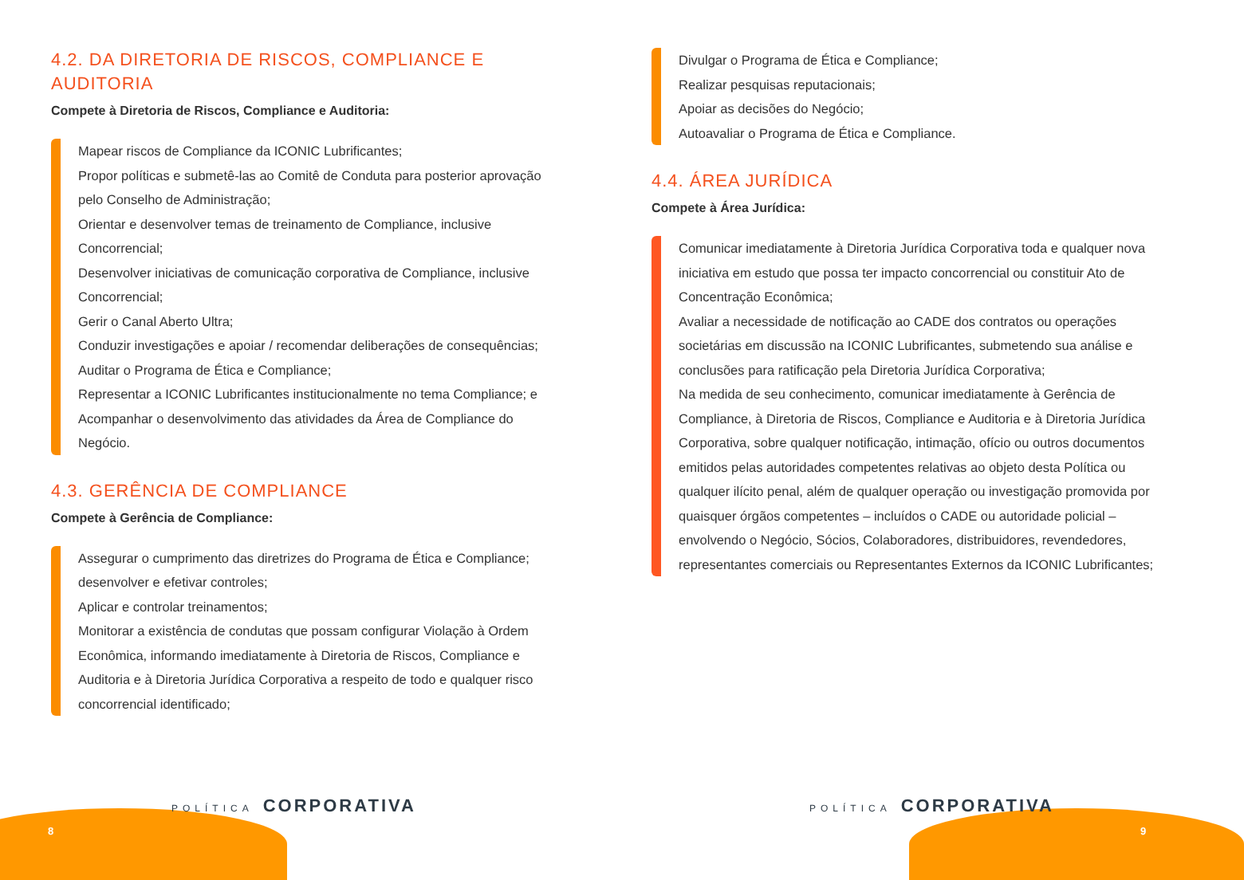4.2. DA DIRETORIA DE RISCOS, COMPLIANCE E AUDITORIA
Compete à Diretoria de Riscos, Compliance e Auditoria:
Mapear riscos de Compliance da ICONIC Lubrificantes;
Propor políticas e submetê-las ao Comitê de Conduta para posterior aprovação pelo Conselho de Administração;
Orientar e desenvolver temas de treinamento de Compliance, inclusive Concorrencial;
Desenvolver iniciativas de comunicação corporativa de Compliance, inclusive Concorrencial;
Gerir o Canal Aberto Ultra;
Conduzir investigações e apoiar / recomendar deliberações de consequências;
Auditar o Programa de Ética e Compliance;
Representar a ICONIC Lubrificantes institucionalmente no tema Compliance; e
Acompanhar o desenvolvimento das atividades da Área de Compliance do Negócio.
4.3. GERÊNCIA DE COMPLIANCE
Compete à Gerência de Compliance:
Assegurar o cumprimento das diretrizes do Programa de Ética e Compliance; desenvolver e efetivar controles;
Aplicar e controlar treinamentos;
Monitorar a existência de condutas que possam configurar Violação à Ordem Econômica, informando imediatamente à Diretoria de Riscos, Compliance e Auditoria e à Diretoria Jurídica Corporativa a respeito de todo e qualquer risco concorrencial identificado;
POLÍTICA CORPORATIVA
8
Divulgar o Programa de Ética e Compliance;
Realizar pesquisas reputacionais;
Apoiar as decisões do Negócio;
Autoavaliar o Programa de Ética e Compliance.
4.4. ÁREA JURÍDICA
Compete à Área Jurídica:
Comunicar imediatamente à Diretoria Jurídica Corporativa toda e qualquer nova iniciativa em estudo que possa ter impacto concorrencial ou constituir Ato de Concentração Econômica;
Avaliar a necessidade de notificação ao CADE dos contratos ou operações societárias em discussão na ICONIC Lubrificantes, submetendo sua análise e conclusões para ratificação pela Diretoria Jurídica Corporativa;
Na medida de seu conhecimento, comunicar imediatamente à Gerência de Compliance, à Diretoria de Riscos, Compliance e Auditoria e à Diretoria Jurídica Corporativa, sobre qualquer notificação, intimação, ofício ou outros documentos emitidos pelas autoridades competentes relativas ao objeto desta Política ou qualquer ilícito penal, além de qualquer operação ou investigação promovida por quaisquer órgãos competentes – incluídos o CADE ou autoridade policial – envolvendo o Negócio, Sócios, Colaboradores, distribuidores, revendedores, representantes comerciais ou Representantes Externos da ICONIC Lubrificantes;
POLÍTICA CORPORATIVA
9